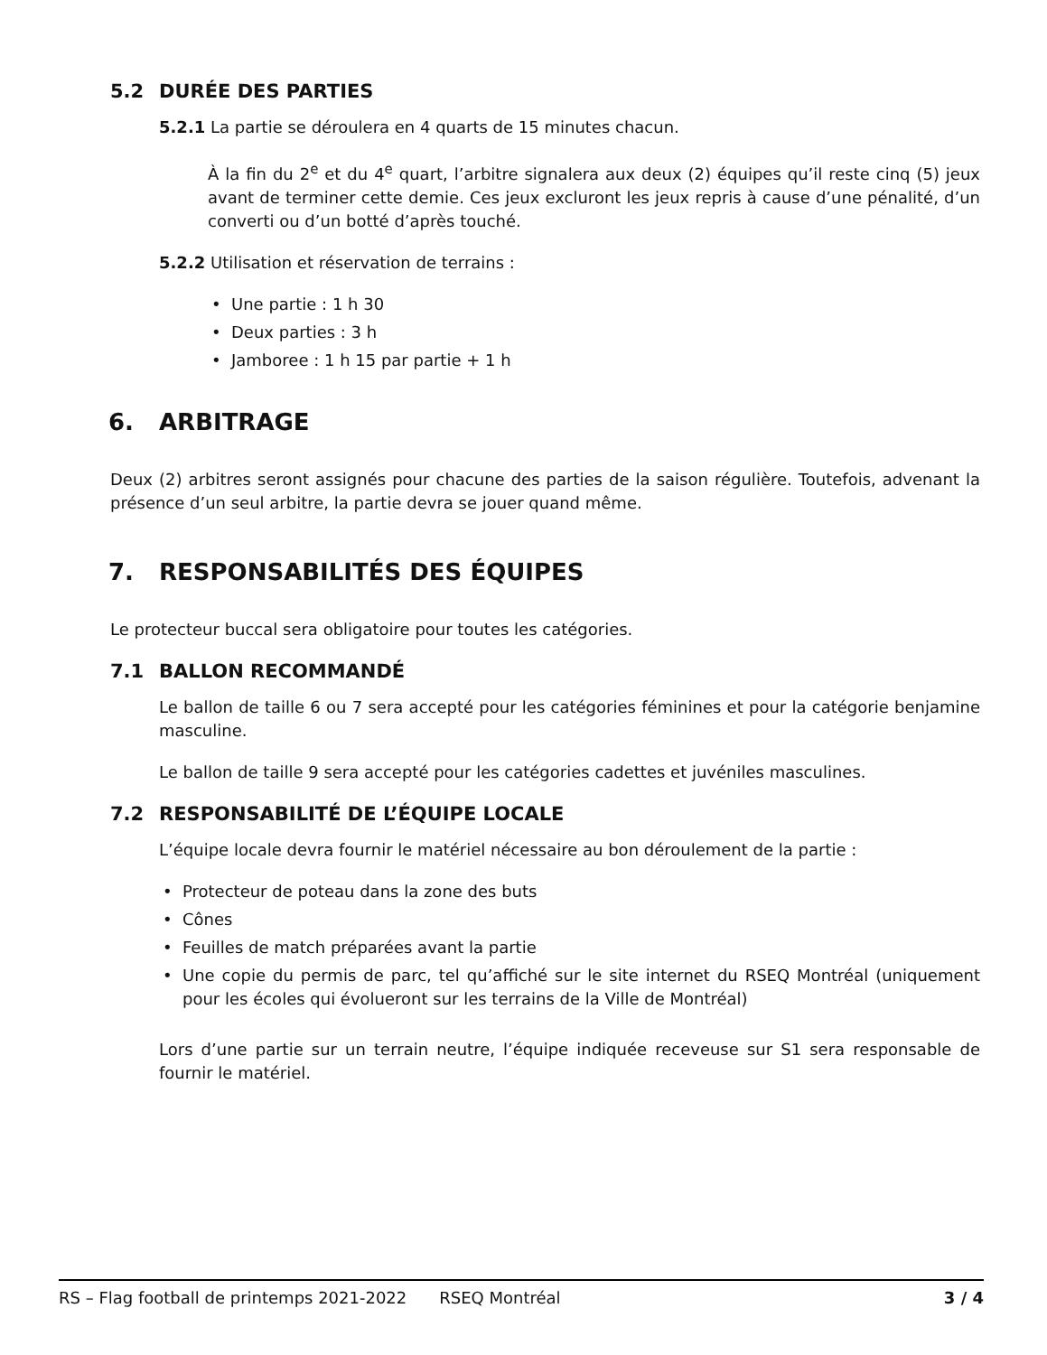5.2 DURÉE DES PARTIES
5.2.1 La partie se déroulera en 4 quarts de 15 minutes chacun.
À la fin du 2<sup>e</sup> et du 4<sup>e</sup> quart, l’arbitre signalera aux deux (2) équipes qu’il reste cinq (5) jeux avant de terminer cette demie. Ces jeux excluront les jeux repris à cause d’une pénalité, d’un converti ou d’un botté d’après touché.
5.2.2 Utilisation et réservation de terrains :
• Une partie : 1 h 30
• Deux parties : 3 h
• Jamboree : 1 h 15 par partie + 1 h
6. ARBITRAGE
Deux (2) arbitres seront assignés pour chacune des parties de la saison régulière. Toutefois, advenant la présence d’un seul arbitre, la partie devra se jouer quand même.
7. RESPONSABILITÉS DES ÉQUIPES
Le protecteur buccal sera obligatoire pour toutes les catégories.
7.1 BALLON RECOMMANDÉ
Le ballon de taille 6 ou 7 sera accepté pour les catégories féminines et pour la catégorie benjamine masculine.
Le ballon de taille 9 sera accepté pour les catégories cadettes et juvéniles masculines.
7.2 RESPONSABILITÉ DE L’ÉQUIPE LOCALE
L’équipe locale devra fournir le matériel nécessaire au bon déroulement de la partie :
• Protecteur de poteau dans la zone des buts
• Cônes
• Feuilles de match préparées avant la partie
• Une copie du permis de parc, tel qu’affiché sur le site internet du RSEQ Montréal (uniquement pour les écoles qui évolueront sur les terrains de la Ville de Montréal)
Lors d’une partie sur un terrain neutre, l’équipe indiquée receveuse sur S1 sera responsable de fournir le matériel.
RS – Flag football de printemps 2021-2022 RSEQ Montréal 3 / 4